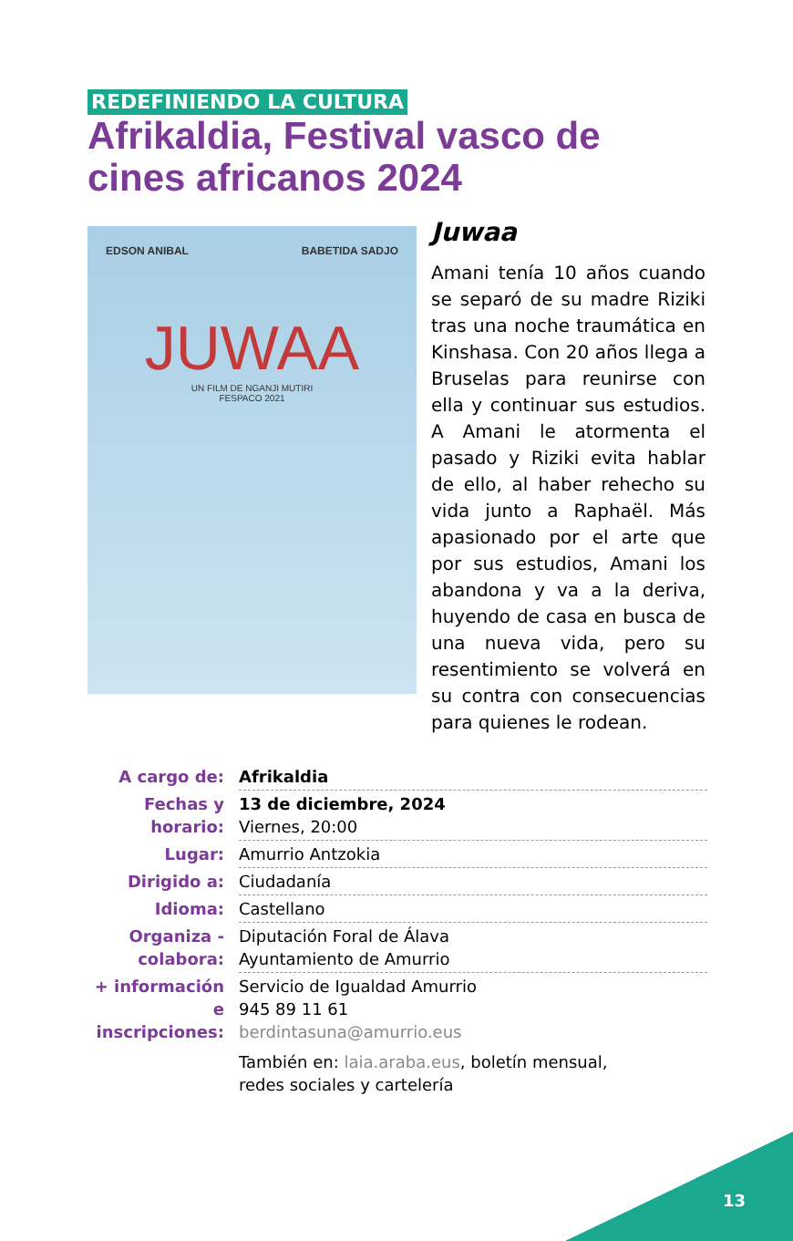REDEFINIENDO LA CULTURA
Afrikaldia, Festival vasco de cines africanos 2024
EDSON ANIBAL BABETIDA SADJO
JUWAA
UN FILM DE NGANJI MUTIRI
FESPACO 2021
Juwaa
Amani tenía 10 años cuando se separó de su madre Riziki tras una noche traumática en Kinshasa. Con 20 años llega a Bruselas para reunirse con ella y continuar sus estudios. A Amani le atormenta el pasado y Riziki evita hablar de ello, al haber rehecho su vida junto a Raphaël. Más apasionado por el arte que por sus estudios, Amani los abandona y va a la deriva, huyendo de casa en busca de una nueva vida, pero su resentimiento se volverá en su contra con consecuencias para quienes le rodean.
| A cargo de: | Afrikaldia |
| Fechas y horario: | 13 de diciembre, 2024 Viernes, 20:00 |
| Lugar: | Amurrio Antzokia |
| Dirigido a: | Ciudadanía |
| Idioma: | Castellano |
| Organiza - colabora: | Diputación Foral de Álava Ayuntamiento de Amurrio |
| + información e inscripciones: | Servicio de Igualdad Amurrio 945 89 11 61 berdintasuna@amurrio.eus También en: laia.araba.eus , boletín mensual, redes sociales y cartelería |
13